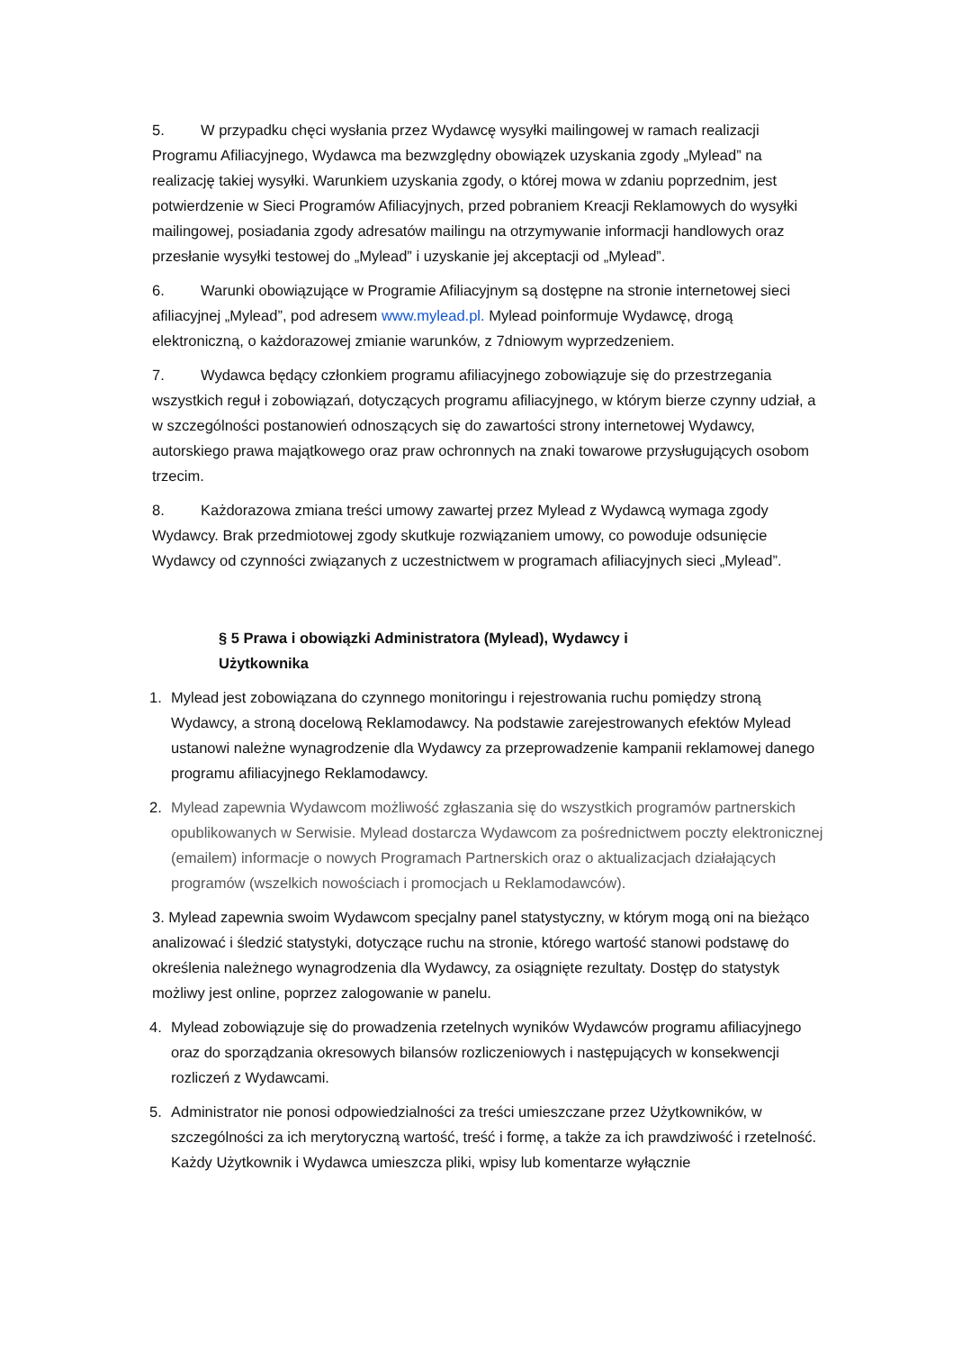5. W przypadku chęci wysłania przez Wydawcę wysyłki mailingowej w ramach realizacji Programu Afiliacyjnego, Wydawca ma bezwzględny obowiązek uzyskania zgody „Mylead” na realizację takiej wysyłki. Warunkiem uzyskania zgody, o której mowa w zdaniu poprzednim, jest potwierdzenie w Sieci Programów Afiliacyjnych, przed pobraniem Kreacji Reklamowych do wysyłki mailingowej, posiadania zgody adresatów mailingu na otrzymywanie informacji handlowych oraz przesłanie wysyłki testowej do „Mylead” i uzyskanie jej akceptacji od „Mylead”.
6. Warunki obowiązujące w Programie Afiliacyjnym są dostępne na stronie internetowej sieci afiliacyjnej „Mylead”, pod adresem www.mylead.pl. Mylead poinformuje Wydawcę, drogą elektroniczną, o każdorazowej zmianie warunków, z 7dniowym wyprzedzeniem.
7. Wydawca będący członkiem programu afiliacyjnego zobowiązuje się do przestrzegania wszystkich reguł i zobowiązań, dotyczących programu afiliacyjnego, w którym bierze czynny udział, a w szczególności postanowień odnoszących się do zawartości strony internetowej Wydawcy, autorskiego prawa majątkowego oraz praw ochronnych na znaki towarowe przysługujących osobom trzecim.
8. Każdorazowa zmiana treści umowy zawartej przez Mylead z Wydawcą wymaga zgody Wydawcy. Brak przedmiotowej zgody skutkuje rozwiązaniem umowy, co powoduje odsunięcie Wydawcy od czynności związanych z uczestnictwem w programach afiliacyjnych sieci „Mylead”.
§ 5 Prawa i obowiązki Administratora (Mylead), Wydawcy i Użytkownika
1. Mylead jest zobowiązana do czynnego monitoringu i rejestrowania ruchu pomiędzy stroną Wydawcy, a stroną docelową Reklamodawcy. Na podstawie zarejestrowanych efektów Mylead ustanowi należne wynagrodzenie dla Wydawcy za przeprowadzenie kampanii reklamowej danego programu afiliacyjnego Reklamodawcy.
2. Mylead zapewnia Wydawcom możliwość zgłaszania się do wszystkich programów partnerskich opublikowanych w Serwisie. Mylead dostarcza Wydawcom za pośrednictwem poczty elektronicznej (emailem) informacje o nowych Programach Partnerskich oraz o aktualizacjach działających programów (wszelkich nowościach i promocjach u Reklamodawców).
3. Mylead zapewnia swoim Wydawcom specjalny panel statystyczny, w którym mogą oni na bieżąco analizować i śledzić statystyki, dotyczące ruchu na stronie, którego wartość stanowi podstawę do określenia należnego wynagrodzenia dla Wydawcy, za osiągnięte rezultaty. Dostęp do statystyk możliwy jest online, poprzez zalogowanie w panelu.
4. Mylead zobowiązuje się do prowadzenia rzetelnych wyników Wydawców programu afiliacyjnego oraz do sporządzania okresowych bilansów rozliczeniowych i następujących w konsekwencji rozliczeń z Wydawcami.
5. Administrator nie ponosi odpowiedzialności za treści umieszczane przez Użytkowników, w szczególności za ich merytoryczną wartość, treść i formę, a także za ich prawdziwość i rzetelność. Każdy Użytkownik i Wydawca umieszcza pliki, wpisy lub komentarze wyłącznie